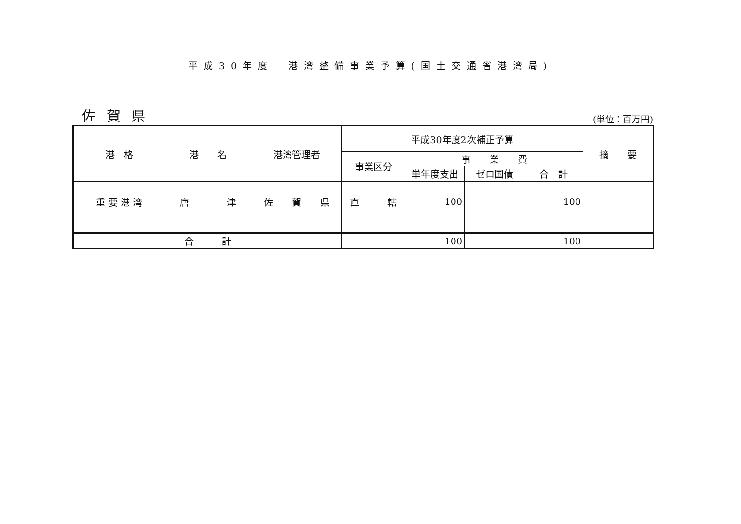平成30年度　港湾整備事業予算(国土交通省港湾局)
佐賀県
(単位：百万円)
| 港 格 | 港 名 | 港湾管理者 | 平成30年度2次補正予算 | | | | 摘 要 |
| --- | --- | --- | --- | --- | --- | --- | --- |
| | | | 事業区分 | 事 業 費 | | | |
| | | | | 単年度支出 | ゼロ国債 | 合 計 | |
| 重 要 港 湾 | 唐 津 | 佐 賀 県 | 直 轄 | 100 | | 100 | |
| 合 計 | | | | 100 | | 100 | |